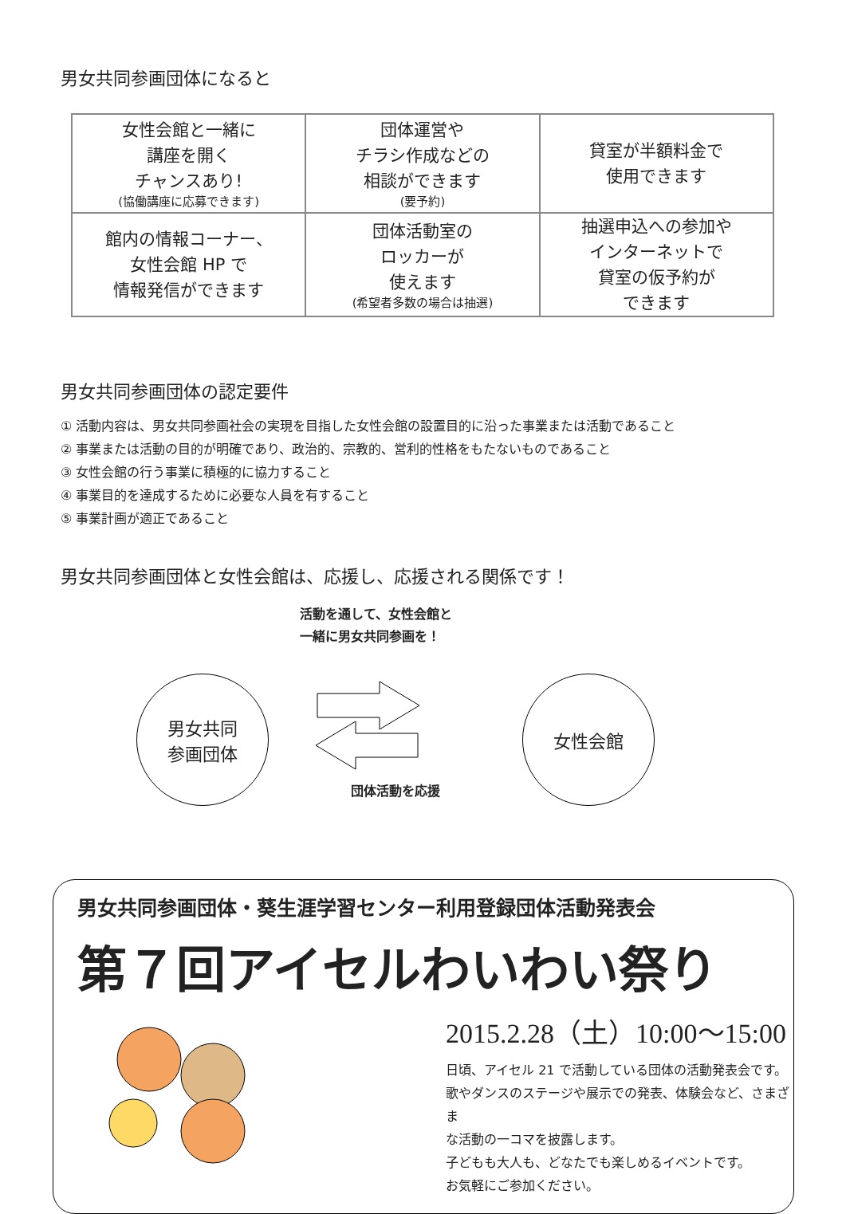男女共同参画団体になると
| 女性会館と一緒に 講座を開く チャンスあり! (協働講座に応募できます) | 団体運営や チラシ作成などの 相談ができます (要予約) | 貸室が半額料金で 使用できます |
| 館内の情報コーナー、 女性会館 HP で 情報発信ができます | 団体活動室の ロッカーが 使えます (希望者多数の場合は抽選) | 抽選申込への参加や インターネットで 貸室の仮予約が できます |
男女共同参画団体の認定要件
① 活動内容は、男女共同参画社会の実現を目指した女性会館の設置目的に沿った事業または活動であること
② 事業または活動の目的が明確であり、政治的、宗教的、営利的性格をもたないものであること
③ 女性会館の行う事業に積極的に協力すること
④ 事業目的を達成するために必要な人員を有すること
⑤ 事業計画が適正であること
男女共同参画団体と女性会館は、応援し、応援される関係です！
活動を通して、女性会館と
一緒に男女共同参画を！
男女共同
参画団体
団体活動を応援
女性会館
男女共同参画団体・葵生涯学習センター利用登録団体活動発表会
第７回アイセルわいわい祭り
2015.2.28（土）10:00～15:00
日頃、アイセル 21 で活動している団体の活動発表会です。
歌やダンスのステージや展示での発表、体験会など、さまざま
な活動の一コマを披露します。
子どもも大人も、どなたでも楽しめるイベントです。
お気軽にご参加ください。